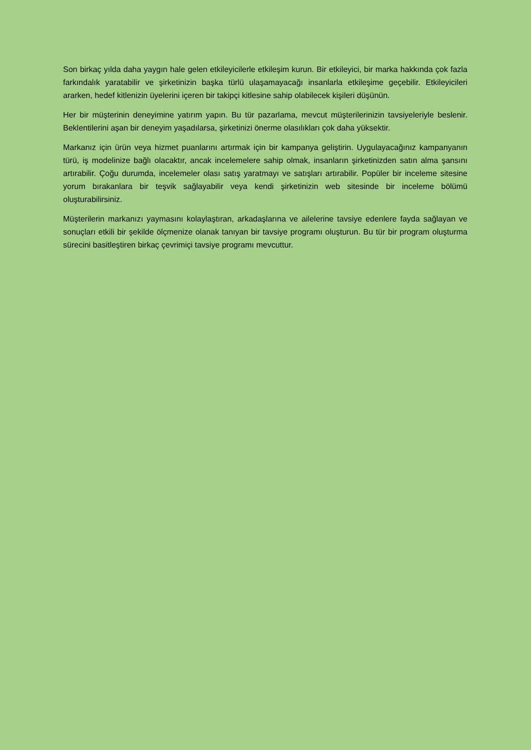Son birkaç yılda daha yaygın hale gelen etkileyicilerle etkileşim kurun. Bir etkileyici, bir marka hakkında çok fazla farkındalık yaratabilir ve şirketinizin başka türlü ulaşamayacağı insanlarla etkileşime geçebilir. Etkileyicileri ararken, hedef kitlenizin üyelerini içeren bir takipçi kitlesine sahip olabilecek kişileri düşünün.
Her bir müşterinin deneyimine yatırım yapın. Bu tür pazarlama, mevcut müşterilerinizin tavsiyeleriyle beslenir. Beklentilerini aşan bir deneyim yaşadılarsa, şirketinizi önerme olasılıkları çok daha yüksektir.
Markanız için ürün veya hizmet puanlarını artırmak için bir kampanya geliştirin. Uygulayacağınız kampanyanın türü, iş modelinize bağlı olacaktır, ancak incelemelere sahip olmak, insanların şirketinizden satın alma şansını artırabilir. Çoğu durumda, incelemeler olası satış yaratmayı ve satışları artırabilir. Popüler bir inceleme sitesine yorum bırakanlara bir teşvik sağlayabilir veya kendi şirketinizin web sitesinde bir inceleme bölümü oluşturabilirsiniz.
Müşterilerin markanızı yaymasını kolaylaştıran, arkadaşlarına ve ailelerine tavsiye edenlere fayda sağlayan ve sonuçları etkili bir şekilde ölçmenize olanak tanıyan bir tavsiye programı oluşturun. Bu tür bir program oluşturma sürecini basitleştiren birkaç çevrimiçi tavsiye programı mevcuttur.